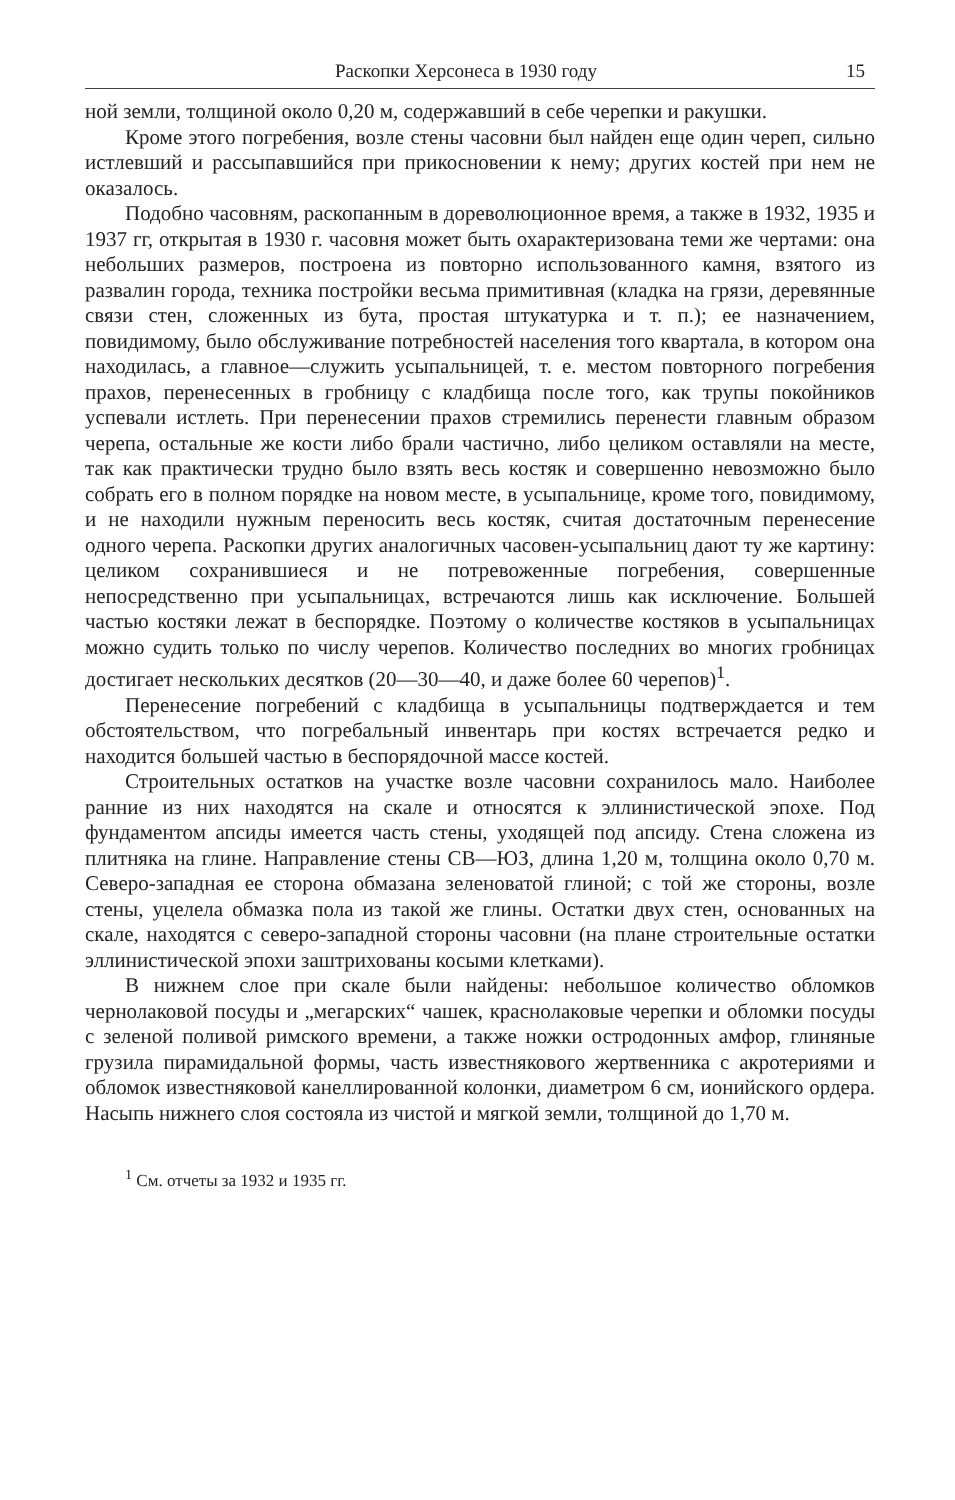Раскопки Херсонеса в 1930 году 15
ной земли, толщиной около 0,20 м, содержавший в себе черепки и ракушки.
Кроме этого погребения, возле стены часовни был найден еще один череп, сильно истлевший и рассыпавшийся при прикосновении к нему; других костей при нем не оказалось.
Подобно часовням, раскопанным в дореволюционное время, а также в 1932, 1935 и 1937 гг, открытая в 1930 г. часовня может быть охарактеризована теми же чертами: она небольших размеров, построена из повторно использованного камня, взятого из развалин города, техника постройки весьма примитивная (кладка на грязи, деревянные связи стен, сложенных из бута, простая штукатурка и т. п.); ее назначением, повидимому, было обслуживание потребностей населения того квартала, в котором она находилась, а главное—служить усыпальницей, т. е. местом повторного погребения прахов, перенесенных в гробницу с кладбища после того, как трупы покойников успевали истлеть. При перенесении прахов стремились перенести главным образом черепа, остальные же кости либо брали частично, либо целиком оставляли на месте, так как практически трудно было взять весь костяк и совершенно невозможно было собрать его в полном порядке на новом месте, в усыпальнице, кроме того, повидимому, и не находили нужным переносить весь костяк, считая достаточным перенесение одного черепа. Раскопки других аналогичных часовен-усыпальниц дают ту же картину: целиком сохранившиеся и не потревоженные погребения, совершенные непосредственно при усыпальницах, встречаются лишь как исключение. Большей частью костяки лежат в беспорядке. Поэтому о количестве костяков в усыпальницах можно судить только по числу черепов. Количество последних во многих гробницах достигает нескольких десятков (20—30—40, и даже более 60 черепов)<sup>1</sup>.
Перенесение погребений с кладбища в усыпальницы подтверждается и тем обстоятельством, что погребальный инвентарь при костях встречается редко и находится большей частью в беспорядочной массе костей.
Строительных остатков на участке возле часовни сохранилось мало. Наиболее ранние из них находятся на скале и относятся к эллинистической эпохе. Под фундаментом апсиды имеется часть стены, уходящей под апсиду. Стена сложена из плитняка на глине. Направление стены СВ—ЮЗ, длина 1,20 м, толщина около 0,70 м. Северо-западная ее сторона обмазана зеленоватой глиной; с той же стороны, возле стены, уцелела обмазка пола из такой же глины. Остатки двух стен, основанных на скале, находятся с северо-западной стороны часовни (на плане строительные остатки эллинистической эпохи заштрихованы косыми клетками).
В нижнем слое при скале были найдены: небольшое количество обломков чернолаковой посуды и „мегарских“ чашек, краснолаковые черепки и обломки посуды с зеленой поливой римского времени, а также ножки остродонных амфор, глиняные грузила пирамидальной формы, часть известнякового жертвенника с акротериями и обломок известняковой канеллированной колонки, диаметром 6 см, ионийского ордера. Насыпь нижнего слоя состояла из чистой и мягкой земли, толщиной до 1,70 м.
<sup>1</sup> См. отчеты за 1932 и 1935 гг.